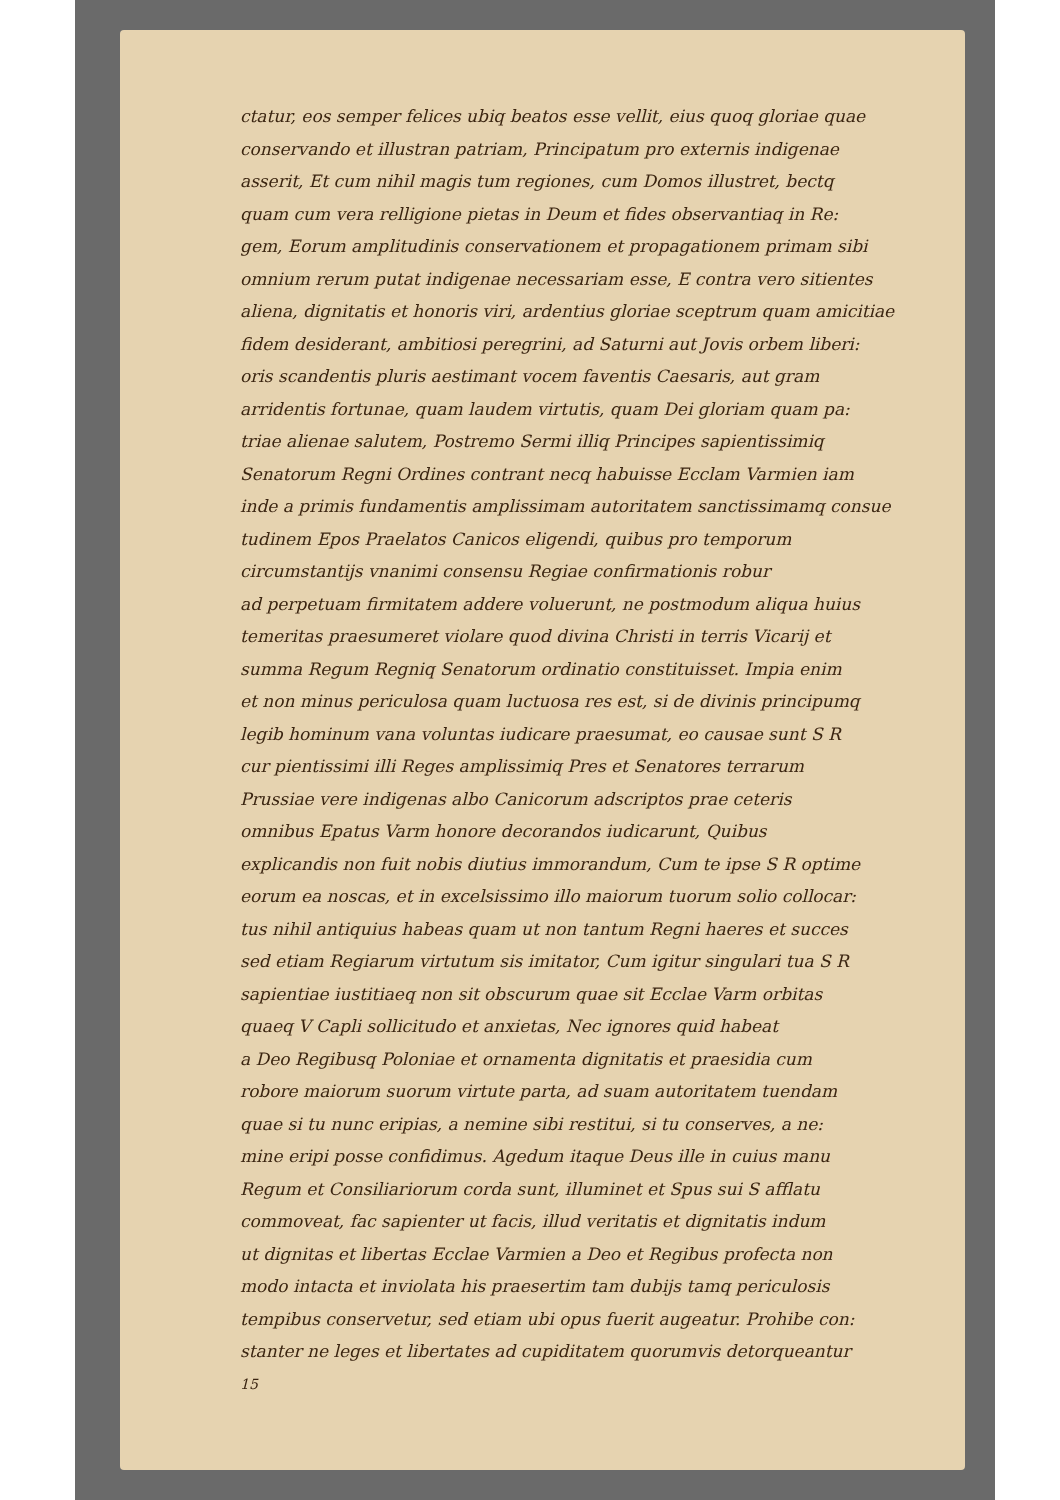ctatur, eos semper felices ubiq beatos esse vellit, eius quoq gloriae quae
conservando et illustran patriam, Principatum pro externis indigenae
asserit, Et cum nihil magis tum regiones, cum Domos illustret, bectq
quam cum vera relligione pietas in Deum et fides observantiaq in Re:
gem, Eorum amplitudinis conservationem et propagationem primam sibi
omnium rerum putat indigenae necessariam esse, E contra vero sitientes
aliena, dignitatis et honoris viri, ardentius gloriae sceptrum quam amicitiae
fidem desiderant, ambitiosi peregrini, ad Saturni aut Jovis orbem liberi:
oris scandentis pluris aestimant vocem faventis Caesaris, aut gram
arridentis fortunae, quam laudem virtutis, quam Dei gloriam quam pa:
triae alienae salutem, Postremo Sermi illiq Principes sapientissimiq
Senatorum Regni Ordines contrant necq habuisse Ecclam Varmien iam
inde a primis fundamentis amplissimam autoritatem sanctissimamq consue
tudinem Epos Praelatos Canicos eligendi, quibus pro temporum
circumstantijs vnanimi consensu Regiae confirmationis robur
ad perpetuam firmitatem addere voluerunt, ne postmodum aliqua huius
temeritas praesumeret violare quod divina Christi in terris Vicarij et
summa Regum Regniq Senatorum ordinatio constituisset. Impia enim
et non minus periculosa quam luctuosa res est, si de divinis principumq
legib hominum vana voluntas iudicare praesumat, eo causae sunt S R
cur pientissimi illi Reges amplissimiq Pres et Senatores terrarum
Prussiae vere indigenas albo Canicorum adscriptos prae ceteris
omnibus Epatus Varm honore decorandos iudicarunt, Quibus
explicandis non fuit nobis diutius immorandum, Cum te ipse S R optime
eorum ea noscas, et in excelsissimo illo maiorum tuorum solio collocar:
tus nihil antiquius habeas quam ut non tantum Regni haeres et succes
sed etiam Regiarum virtutum sis imitator, Cum igitur singulari tua S R
sapientiae iustitiaeq non sit obscurum quae sit Ecclae Varm orbitas
quaeq V Capli sollicitudo et anxietas, Nec ignores quid habeat
a Deo Regibusq Poloniae et ornamenta dignitatis et praesidia cum
robore maiorum suorum virtute parta, ad suam autoritatem tuendam
quae si tu nunc eripias, a nemine sibi restitui, si tu conserves, a ne:
mine eripi posse confidimus. Agedum itaque Deus ille in cuius manu
Regum et Consiliariorum corda sunt, illuminet et Spus sui S afflatu
commoveat, fac sapienter ut facis, illud veritatis et dignitatis indum
ut dignitas et libertas Ecclae Varmien a Deo et Regibus profecta non
modo intacta et inviolata his praesertim tam dubijs tamq periculosis
tempibus conservetur, sed etiam ubi opus fuerit augeatur. Prohibe con:
stanter ne leges et libertates ad cupiditatem quorumvis detorqueantur
15